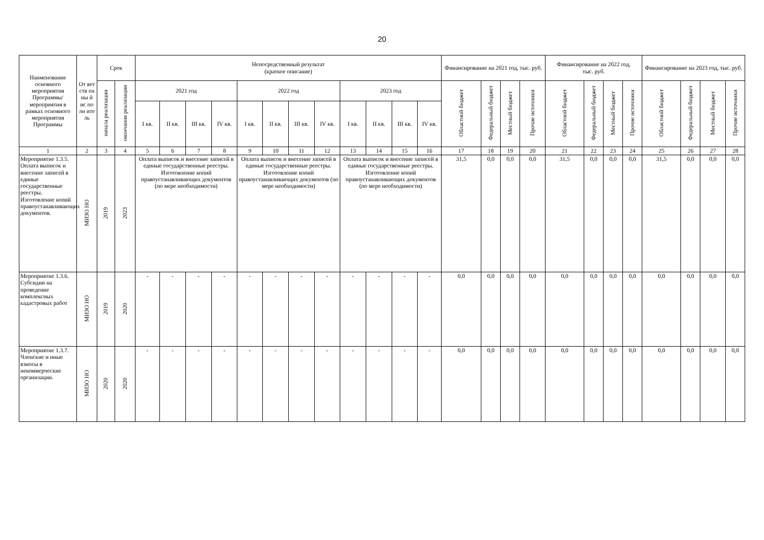20
| Наименование основного мероприятия Программы/ мероприятия в рамках основного мероприятия Программы | От вет ств ен ны й ис по лн ите ль | Срок | | Непосредственный результат (краткое описание) | | | | | | | | | | | | Финансирование на 2021 год, тыс. руб. | | | | Финансирование на 2022 год, тыс. руб. | | | | Финансирование на 2023 год, тыс. руб. | | | |
| --- | --- | --- | --- | --- | --- | --- | --- | --- | --- | --- | --- | --- | --- | --- | --- | --- | --- | --- | --- | --- | --- | --- | --- | --- | --- | --- | --- |
| | | начала реализации | окончания реализации | 2021 год | | | | 2022 год | | | | 2023 год | | | | Областной бюджет | Федеральный бюджет | Местный бюджет | Прочие источники | Областной бюджет | Федеральный бюджет | Местный бюджет | Прочие источники | Областной бюджет | Федеральный бюджет | Местный бюджет | Прочие источники |
| | | | | I кв. | II кв. | III кв. | IV кв. | I кв. | II кв. | III кв. | IV кв. | I кв. | II кв. | III кв. | IV кв. | | | | | | | | | | | | |
| 1 | 2 | 3 | 4 | 5 | 6 | 7 | 8 | 9 | 10 | 11 | 12 | 13 | 14 | 15 | 16 | 17 | 18 | 19 | 20 | 21 | 22 | 23 | 24 | 25 | 26 | 27 | 28 |
| Мероприятие 1.3.5. Оплата выписок и внесение записей в единые государственные реестры. Изготовление копий правоустанавливающих документов. | МИЗО НО | 2019 | 2023 | Оплата выписок и внесение записей в единые государственные реестры. Изготовление копий правоустанавливающих документов (по мере необходимости) | | | | Оплата выписок и внесение записей в единые государственные реестры. Изготовление копий правоустанавливающих документов (по мере необходимости) | | | | Оплата выписок и внесение записей в единые государственные реестры. Изготовление копий правоустанавливающих документов (по мере необходимости) | | | | 31,5 | 0,0 | 0,0 | 0,0 | 31,5 | 0,0 | 0,0 | 0,0 | 31,5 | 0,0 | 0,0 | 0,0 |
| Мероприятие 1.3.6. Субсидии на проведение комплексных кадастровых работ | МИЗО НО | 2019 | 2020 | - | - | - | - | - | - | - | - | - | - | - | - | 0,0 | 0,0 | 0,0 | 0,0 | 0,0 | 0,0 | 0,0 | 0,0 | 0,0 | 0,0 | 0,0 | 0,0 |
| Мероприятие 1.3.7. Членские и иные взносы в некоммерческие организации. | МИЗО НО | 2020 | 2020 | - | - | - | - | - | - | - | - | - | - | - | - | 0,0 | 0,0 | 0,0 | 0,0 | 0,0 | 0,0 | 0,0 | 0,0 | 0,0 | 0,0 | 0,0 | 0,0 |